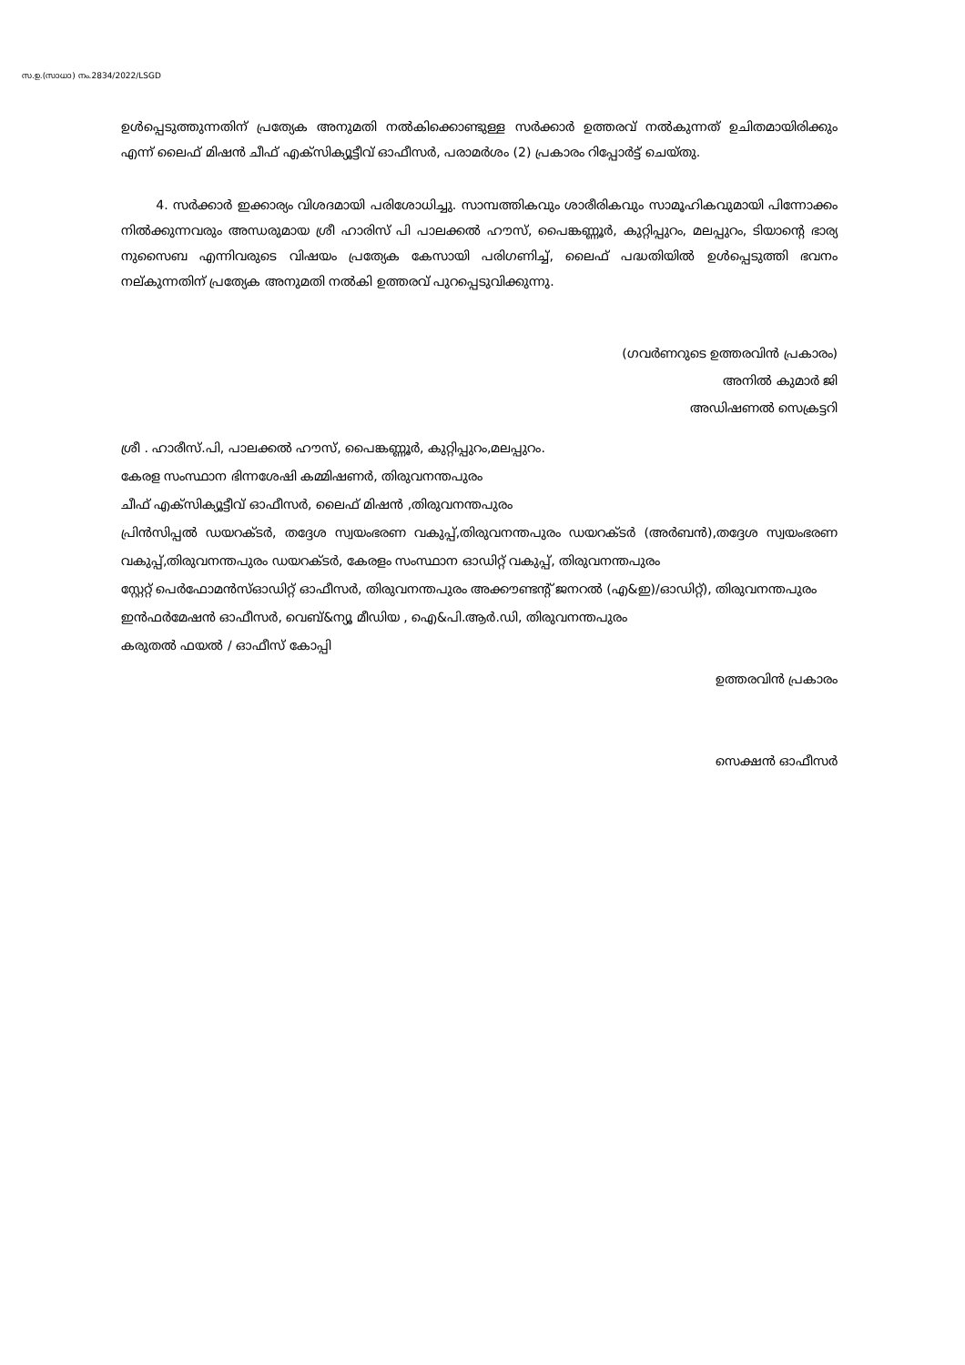സ.ഉ.(സാധാ) നം.2834/2022/LSGD
ഉൾപ്പെടുത്തുന്നതിന് പ്രത്യേക അനുമതി നൽകിക്കൊണ്ടുള്ള സർക്കാർ ഉത്തരവ് നൽകുന്നത് ഉചിതമായിരിക്കും എന്ന് ലൈഫ് മിഷൻ ചീഫ് എക്സിക്യൂട്ടീവ് ഓഫീസർ, പരാമർശം (2) പ്രകാരം റിപ്പോർട്ട് ചെയ്തു.
4. സർക്കാർ ഇക്കാര്യം വിശദമായി പരിശോധിച്ചു. സാമ്പത്തികവും ശാരീരികവും സാമൂഹികവുമായി പിന്നോക്കം നിൽക്കുന്നവരും അന്ധരുമായ ശ്രീ ഹാരിസ് പി പാലക്കൽ ഹൗസ്, പൈങ്കണ്ണൂർ, കുറ്റിപ്പുറം, മലപ്പുറം, ടിയാന്റെ ഭാര്യ നുസൈബ എന്നിവരുടെ വിഷയം പ്രത്യേക കേസായി പരിഗണിച്ച്, ലൈഫ് പദ്ധതിയിൽ ഉൾപ്പെടുത്തി ഭവനം നല്കുന്നതിന് പ്രത്യേക അനുമതി നൽകി ഉത്തരവ് പുറപ്പെടുവിക്കുന്നു.
(ഗവർണറുടെ ഉത്തരവിൻ പ്രകാരം)
അനിൽ കുമാർ ജി
അഡിഷണൽ സെക്രട്ടറി
ശ്രീ . ഹാരീസ്.പി, പാലക്കൽ ഹൗസ്, പൈങ്കണ്ണൂർ, കുറ്റിപ്പുറം,മലപ്പുറം.
കേരള സംസ്ഥാന ഭിന്നശേഷി കമ്മിഷണർ, തിരുവനന്തപുരം
ചീഫ് എക്സിക്യൂട്ടീവ് ഓഫീസർ, ലൈഫ് മിഷൻ ,തിരുവനന്തപുരം
പ്രിൻസിപ്പൽ ഡയറക്ടർ, തദ്ദേശ സ്വയംഭരണ വകുപ്പ്,തിരുവനന്തപുരം ഡയറക്ടർ (അർബൻ),തദ്ദേശ സ്വയംഭരണ വകുപ്പ്,തിരുവനന്തപുരം ഡയറക്ടർ, കേരളം സംസ്ഥാന ഓഡിറ്റ് വകുപ്പ്, തിരുവനന്തപുരം
സ്റ്റേറ്റ് പെർഫോമൻസ്ഓഡിറ്റ് ഓഫീസർ, തിരുവനന്തപുരം അക്കൗണ്ടന്റ് ജനറൽ (എ&ഇ)/ഓഡിറ്റ്), തിരുവനന്തപുരം
ഇൻഫർമേഷൻ ഓഫീസർ, വെബ്&ന്യൂ മീഡിയ , ഐ&പി.ആർ.ഡി, തിരുവനന്തപുരം
കരുതൽ ഫയൽ / ഓഫീസ് കോപ്പി
ഉത്തരവിൻ പ്രകാരം
സെക്ഷൻ ഓഫീസർ